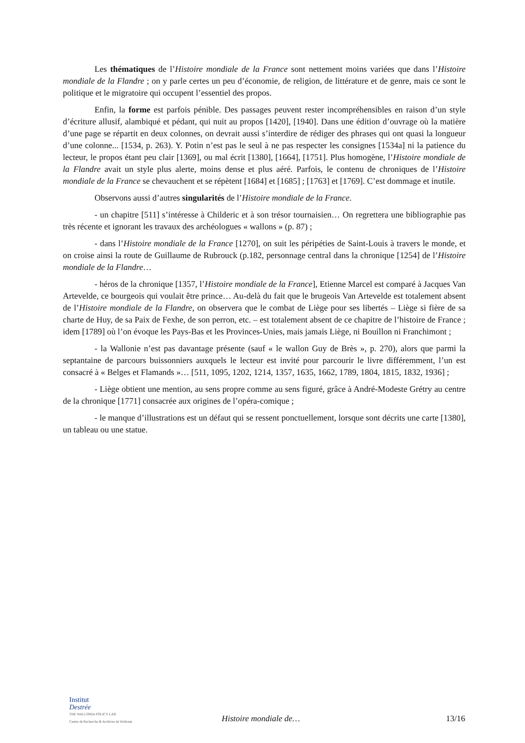Les thématiques de l’Histoire mondiale de la France sont nettement moins variées que dans l’Histoire mondiale de la Flandre ; on y parle certes un peu d’économie, de religion, de littérature et de genre, mais ce sont le politique et le migratoire qui occupent l’essentiel des propos.
Enfin, la forme est parfois pénible. Des passages peuvent rester incompréhensibles en raison d’un style d’écriture allusif, alambiqué et pédant, qui nuit au propos [1420], [1940]. Dans une édition d’ouvrage où la matière d’une page se répartit en deux colonnes, on devrait aussi s’interdire de rédiger des phrases qui ont quasi la longueur d’une colonne... [1534, p. 263). Y. Potin n’est pas le seul à ne pas respecter les consignes [1534a] ni la patience du lecteur, le propos étant peu clair [1369], ou mal écrit [1380], [1664], [1751]. Plus homogène, l’Histoire mondiale de la Flandre avait un style plus alerte, moins dense et plus aéré. Parfois, le contenu de chroniques de l’Histoire mondiale de la France se chevauchent et se répètent [1684] et [1685] ; [1763] et [1769]. C’est dommage et inutile.
Observons aussi d’autres singularités de l’Histoire mondiale de la France.
- un chapitre [511] s’intéresse à Childeric et à son trésor tournaisien… On regrettera une bibliographie pas très récente et ignorant les travaux des archéologues « wallons » (p. 87) ;
- dans l’Histoire mondiale de la France [1270], on suit les péripéties de Saint-Louis à travers le monde, et on croise ainsi la route de Guillaume de Rubrouck (p.182, personnage central dans la chronique [1254] de l’Histoire mondiale de la Flandre…
- héros de la chronique [1357, l’Histoire mondiale de la France], Etienne Marcel est comparé à Jacques Van Artevelde, ce bourgeois qui voulait être prince… Au-delà du fait que le brugeois Van Artevelde est totalement absent de l’Histoire mondiale de la Flandre, on observera que le combat de Liège pour ses libertés – Liège si fière de sa charte de Huy, de sa Paix de Fexhe, de son perron, etc. – est totalement absent de ce chapitre de l’histoire de France ; idem [1789] où l’on évoque les Pays-Bas et les Provinces-Unies, mais jamais Liège, ni Bouillon ni Franchimont ;
- la Wallonie n’est pas davantage présente (sauf « le wallon Guy de Brès », p. 270), alors que parmi la septantaine de parcours buissonniers auxquels le lecteur est invité pour parcourir le livre différemment, l’un est consacré à « Belges et Flamands »… [511, 1095, 1202, 1214, 1357, 1635, 1662, 1789, 1804, 1815, 1832, 1936] ;
- Liège obtient une mention, au sens propre comme au sens figuré, grâce à André-Modeste Grétry au centre de la chronique [1771] consacrée aux origines de l’opéra-comique ;
- le manque d’illustrations est un défaut qui se ressent ponctuellement, lorsque sont décrits une carte [1380], un tableau ou une statue.
Institut
Destrée
THE WALLONIA POLICY LAB
Centre de Recherche & Archives de Wallonie
Histoire mondiale de… 13/16